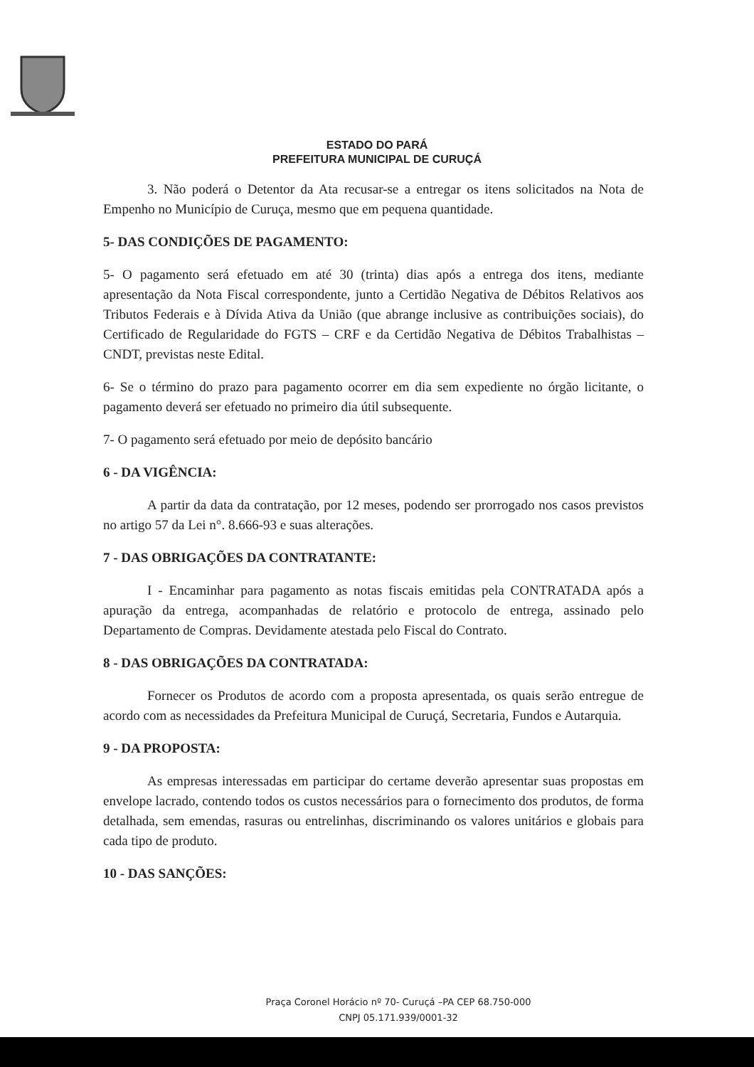ESTADO DO PARÁ
PREFEITURA MUNICIPAL DE CURUÇÁ
3. Não poderá o Detentor da Ata recusar-se a entregar os itens solicitados na Nota de Empenho no Município de Curuça, mesmo que em pequena quantidade.
5- DAS CONDIÇÕES DE PAGAMENTO:
5- O pagamento será efetuado em até 30 (trinta) dias após a entrega dos itens, mediante apresentação da Nota Fiscal correspondente, junto a Certidão Negativa de Débitos Relativos aos Tributos Federais e à Dívida Ativa da União (que abrange inclusive as contribuições sociais), do Certificado de Regularidade do FGTS – CRF e da Certidão Negativa de Débitos Trabalhistas – CNDT, previstas neste Edital.
6- Se o término do prazo para pagamento ocorrer em dia sem expediente no órgão licitante, o pagamento deverá ser efetuado no primeiro dia útil subsequente.
7- O pagamento será efetuado por meio de depósito bancário
6 - DA VIGÊNCIA:
A partir da data da contratação, por 12 meses, podendo ser prorrogado nos casos previstos no artigo 57 da Lei n°. 8.666-93 e suas alterações.
7 - DAS OBRIGAÇÕES DA CONTRATANTE:
I - Encaminhar para pagamento as notas fiscais emitidas pela CONTRATADA após a apuração da entrega, acompanhadas de relatório e protocolo de entrega, assinado pelo Departamento de Compras. Devidamente atestada pelo Fiscal do Contrato.
8 - DAS OBRIGAÇÕES DA CONTRATADA:
Fornecer os Produtos de acordo com a proposta apresentada, os quais serão entregue de acordo com as necessidades da Prefeitura Municipal de Curuçá, Secretaria, Fundos e Autarquia.
9 - DA PROPOSTA:
As empresas interessadas em participar do certame deverão apresentar suas propostas em envelope lacrado, contendo todos os custos necessários para o fornecimento dos produtos, de forma detalhada, sem emendas, rasuras ou entrelinhas, discriminando os valores unitários e globais para cada tipo de produto.
10 - DAS SANÇÕES:
Praça Coronel Horácio nº 70- Curuçá –PA CEP 68.750-000
CNPJ 05.171.939/0001-32